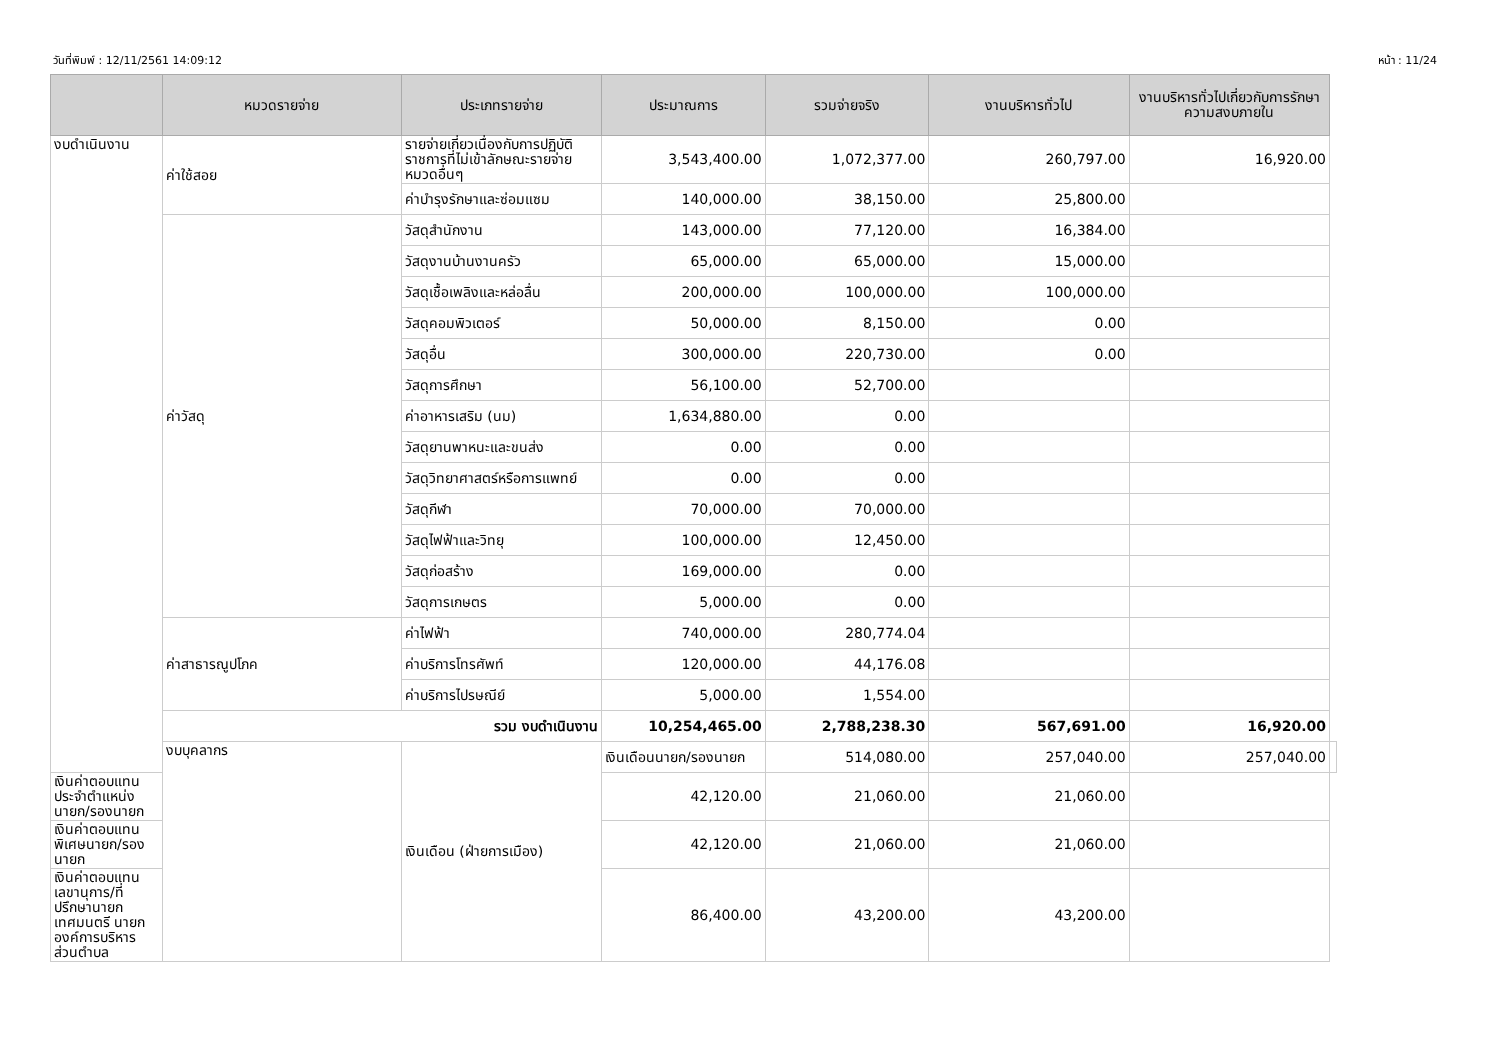วันที่พิมพ์ : 12/11/2561 14:09:12 หน้า : 11/24
| | หมวดรายจ่าย | ประเภทรายจ่าย | ประมาณการ | รวมจ่ายจริง | งานบริหารทั่วไป | งานบริหารทั่วไปเกี่ยวกับการรักษาความสงบภายใน | |
| --- | --- | --- | --- | --- | --- | --- | --- |
| งบดำเนินงาน | ค่าใช้สอย | รายจ่ายเกี่ยวเนื่องกับการปฏิบัติราชการที่ไม่เข้าลักษณะรายจ่ายหมวดอื่นๆ | 3,543,400.00 | 1,072,377.00 | 260,797.00 | 16,920.00 | |
| | | ค่าบำรุงรักษาและซ่อมแซม | 140,000.00 | 38,150.00 | 25,800.00 | | |
| | ค่าวัสดุ | วัสดุสำนักงาน | 143,000.00 | 77,120.00 | 16,384.00 | | |
| | | วัสดุงานบ้านงานครัว | 65,000.00 | 65,000.00 | 15,000.00 | | |
| | | วัสดุเชื้อเพลิงและหล่อลื่น | 200,000.00 | 100,000.00 | 100,000.00 | | |
| | | วัสดุคอมพิวเตอร์ | 50,000.00 | 8,150.00 | 0.00 | | |
| | | วัสดุอื่น | 300,000.00 | 220,730.00 | 0.00 | | |
| | | วัสดุการศึกษา | 56,100.00 | 52,700.00 | | | |
| | | ค่าอาหารเสริม (นม) | 1,634,880.00 | 0.00 | | | |
| | | วัสดุยานพาหนะและขนส่ง | 0.00 | 0.00 | | | |
| | | วัสดุวิทยาศาสตร์หรือการแพทย์ | 0.00 | 0.00 | | | |
| | | วัสดุกีฬา | 70,000.00 | 70,000.00 | | | |
| | | วัสดุไฟฟ้าและวิทยุ | 100,000.00 | 12,450.00 | | | |
| | | วัสดุก่อสร้าง | 169,000.00 | 0.00 | | | |
| | | วัสดุการเกษตร | 5,000.00 | 0.00 | | | |
| | ค่าสาธารณูปโภค | ค่าไฟฟ้า | 740,000.00 | 280,774.04 | | | |
| | | ค่าบริการโทรศัพท์ | 120,000.00 | 44,176.08 | | | |
| | | ค่าบริการไปรษณีย์ | 5,000.00 | 1,554.00 | | | |
| | รวม งบดำเนินงาน | | 10,254,465.00 | 2,788,238.30 | 567,691.00 | 16,920.00 | |
| | งบบุคลากร | เงินเดือน (ฝ่ายการเมือง) | เงินเดือนนายก/รองนายก | 514,080.00 | 257,040.00 | 257,040.00 | |
| เงินค่าตอบแทนประจำตำแหน่งนายก/รองนายก | | | 42,120.00 | 21,060.00 | 21,060.00 | | |
| เงินค่าตอบแทนพิเศษนายก/รองนายก | | | 42,120.00 | 21,060.00 | 21,060.00 | | |
| เงินค่าตอบแทนเลขานุการ/ที่ปรึกษานายกเทศมนตรี นายกองค์การบริหารส่วนตำบล | | | 86,400.00 | 43,200.00 | 43,200.00 | | |